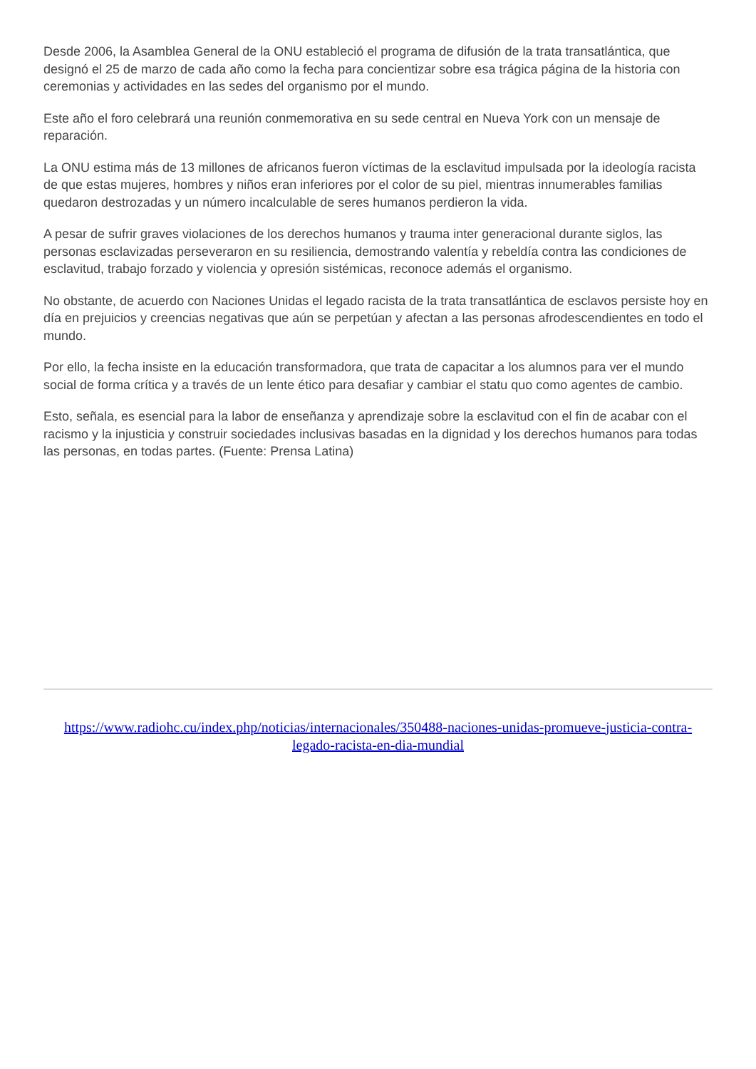Desde 2006, la Asamblea General de la ONU estableció el programa de difusión de la trata transatlántica, que designó el 25 de marzo de cada año como la fecha para concientizar sobre esa trágica página de la historia con ceremonias y actividades en las sedes del organismo por el mundo.
Este año el foro celebrará una reunión conmemorativa en su sede central en Nueva York con un mensaje de reparación.
La ONU estima más de 13 millones de africanos fueron víctimas de la esclavitud impulsada por la ideología racista de que estas mujeres, hombres y niños eran inferiores por el color de su piel, mientras innumerables familias quedaron destrozadas y un número incalculable de seres humanos perdieron la vida.
A pesar de sufrir graves violaciones de los derechos humanos y trauma inter generacional durante siglos, las personas esclavizadas perseveraron en su resiliencia, demostrando valentía y rebeldía contra las condiciones de esclavitud, trabajo forzado y violencia y opresión sistémicas, reconoce además el organismo.
No obstante, de acuerdo con Naciones Unidas el legado racista de la trata transatlántica de esclavos persiste hoy en día en prejuicios y creencias negativas que aún se perpetúan y afectan a las personas afrodescendientes en todo el mundo.
Por ello, la fecha insiste en la educación transformadora, que trata de capacitar a los alumnos para ver el mundo social de forma crítica y a través de un lente ético para desafiar y cambiar el statu quo como agentes de cambio.
Esto, señala, es esencial para la labor de enseñanza y aprendizaje sobre la esclavitud con el fin de acabar con el racismo y la injusticia y construir sociedades inclusivas basadas en la dignidad y los derechos humanos para todas las personas, en todas partes. (Fuente: Prensa Latina)
https://www.radiohc.cu/index.php/noticias/internacionales/350488-naciones-unidas-promueve-justicia-contra-legado-racista-en-dia-mundial